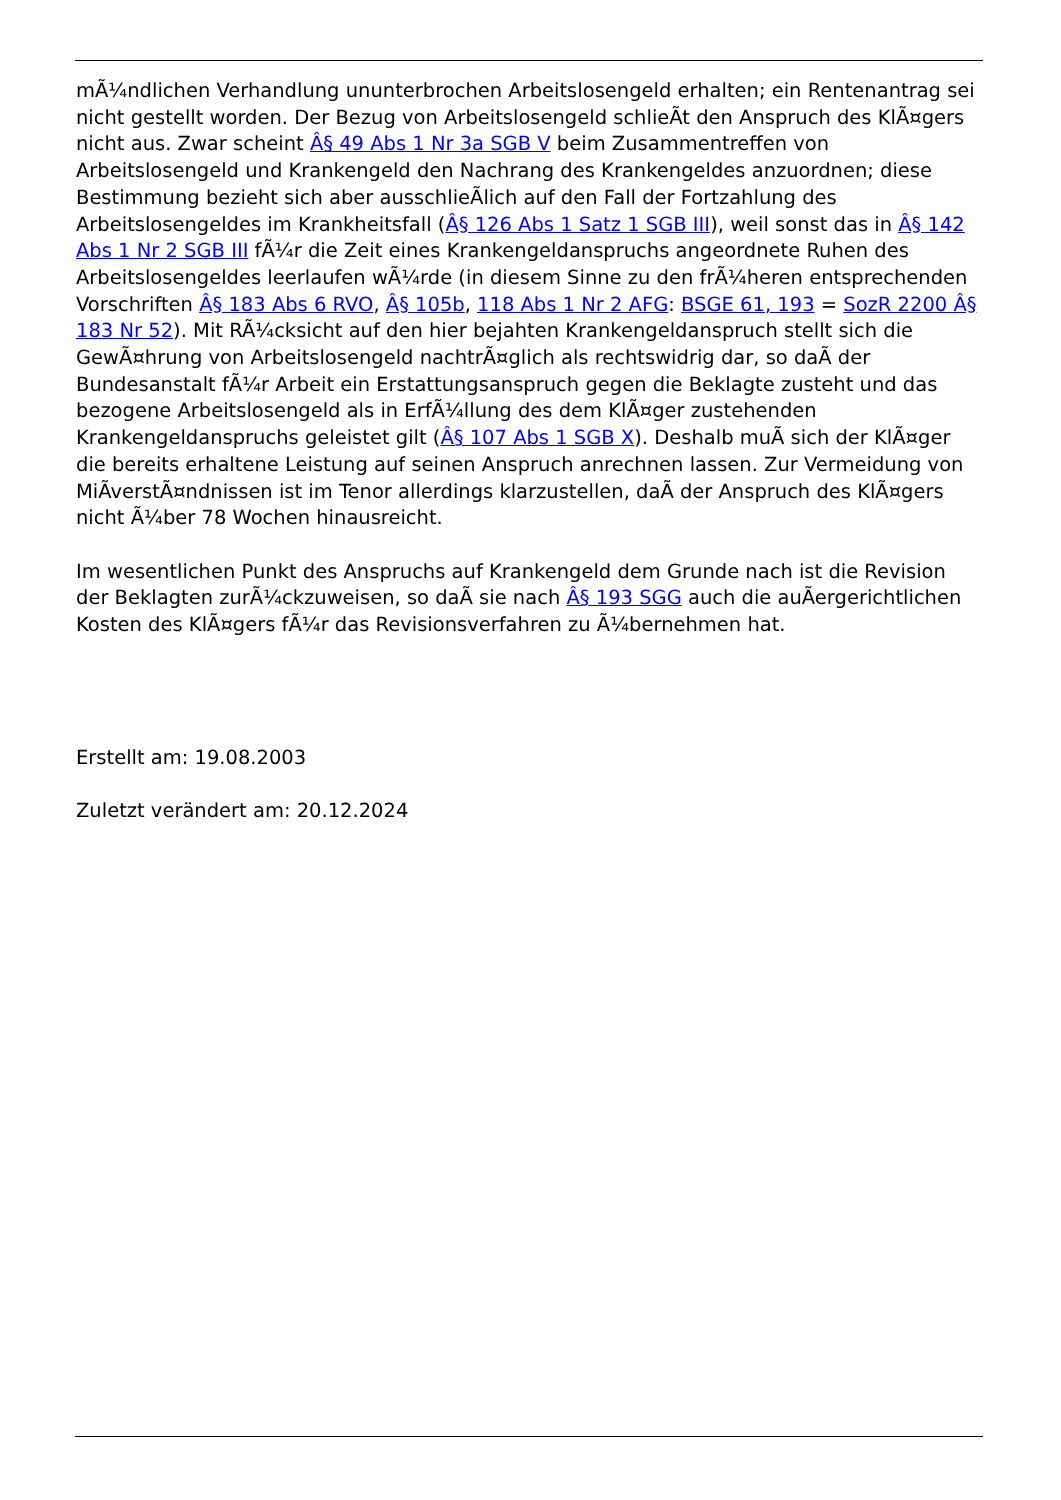mÃ¼ndlichen Verhandlung ununterbrochen Arbeitslosengeld erhalten; ein Rentenantrag sei nicht gestellt worden. Der Bezug von Arbeitslosengeld schlieÃt den Anspruch des KlÃ¤gers nicht aus. Zwar scheint Â§ 49 Abs 1 Nr 3a SGB V beim Zusammentreffen von Arbeitslosengeld und Krankengeld den Nachrang des Krankengeldes anzuordnen; diese Bestimmung bezieht sich aber ausschlieÃlich auf den Fall der Fortzahlung des Arbeitslosengeldes im Krankheitsfall (Â§ 126 Abs 1 Satz 1 SGB III), weil sonst das in Â§ 142 Abs 1 Nr 2 SGB III fÃ¼r die Zeit eines Krankengeldanspruchs angeordnete Ruhen des Arbeitslosengeldes leerlaufen wÃ¼rde (in diesem Sinne zu den frÃ¼heren entsprechenden Vorschriften Â§ 183 Abs 6 RVO, Â§ 105b, 118 Abs 1 Nr 2 AFG: BSGE 61, 193 = SozR 2200 Â§ 183 Nr 52). Mit RÃ¼cksicht auf den hier bejahten Krankengeldanspruch stellt sich die GewÃ¤hrung von Arbeitslosengeld nachtrÃ¤glich als rechtswidrig dar, so daÃ der Bundesanstalt fÃ¼r Arbeit ein Erstattungsanspruch gegen die Beklagte zusteht und das bezogene Arbeitslosengeld als in ErfÃ¼llung des dem KlÃ¤ger zustehenden Krankengeldanspruchs geleistet gilt (Â§ 107 Abs 1 SGB X). Deshalb muÃ sich der KlÃ¤ger die bereits erhaltene Leistung auf seinen Anspruch anrechnen lassen. Zur Vermeidung von MiÃverstÃ¤ndnissen ist im Tenor allerdings klarzustellen, daÃ der Anspruch des KlÃ¤gers nicht Ã¼ber 78 Wochen hinausreicht.
Im wesentlichen Punkt des Anspruchs auf Krankengeld dem Grunde nach ist die Revision der Beklagten zurÃ¼ckzuweisen, so daÃ sie nach Â§ 193 SGG auch die auÃergerichtlichen Kosten des KlÃ¤gers fÃ¼r das Revisionsverfahren zu Ã¼bernehmen hat.
Erstellt am: 19.08.2003
Zuletzt verändert am: 20.12.2024